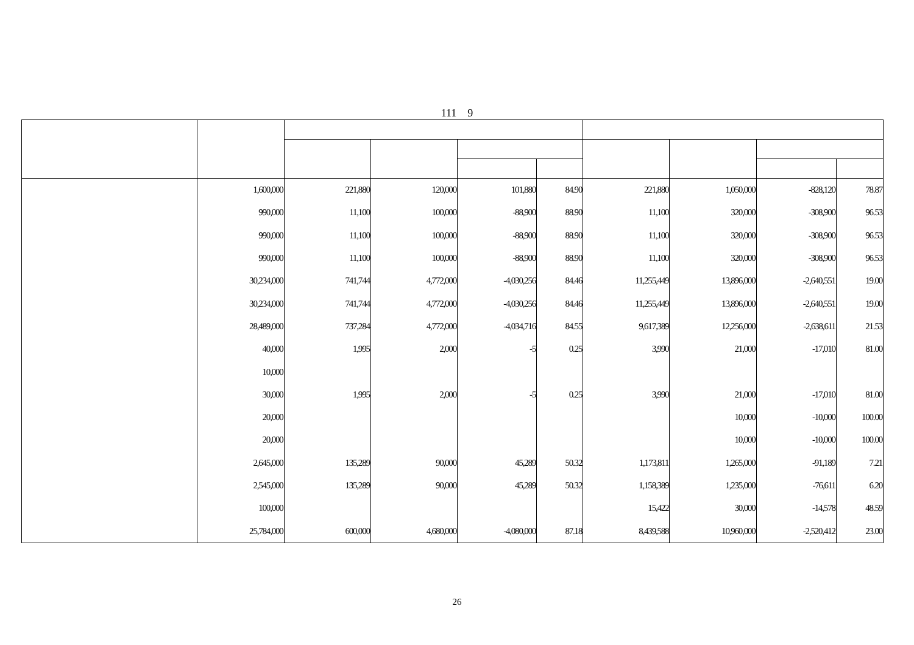111　9
| | 1,600,000 | 221,880 | 120,000 | 101,880 | 84.90 | 221,880 | 1,050,000 | -828,120 | 78.87 |
| | 990,000 | 11,100 | 100,000 | -88,900 | 88.90 | 11,100 | 320,000 | -308,900 | 96.53 |
| | 990,000 | 11,100 | 100,000 | -88,900 | 88.90 | 11,100 | 320,000 | -308,900 | 96.53 |
| | 990,000 | 11,100 | 100,000 | -88,900 | 88.90 | 11,100 | 320,000 | -308,900 | 96.53 |
| | 30,234,000 | 741,744 | 4,772,000 | -4,030,256 | 84.46 | 11,255,449 | 13,896,000 | -2,640,551 | 19.00 |
| | 30,234,000 | 741,744 | 4,772,000 | -4,030,256 | 84.46 | 11,255,449 | 13,896,000 | -2,640,551 | 19.00 |
| | 28,489,000 | 737,284 | 4,772,000 | -4,034,716 | 84.55 | 9,617,389 | 12,256,000 | -2,638,611 | 21.53 |
| | 40,000 | 1,995 | 2,000 | -5 | 0.25 | 3,990 | 21,000 | -17,010 | 81.00 |
| | 10,000 | | | | | | | | |
| | 30,000 | 1,995 | 2,000 | -5 | 0.25 | 3,990 | 21,000 | -17,010 | 81.00 |
| | 20,000 | | | | | | 10,000 | -10,000 | 100.00 |
| | 20,000 | | | | | | 10,000 | -10,000 | 100.00 |
| | 2,645,000 | 135,289 | 90,000 | 45,289 | 50.32 | 1,173,811 | 1,265,000 | -91,189 | 7.21 |
| | 2,545,000 | 135,289 | 90,000 | 45,289 | 50.32 | 1,158,389 | 1,235,000 | -76,611 | 6.20 |
| | 100,000 | | | | | 15,422 | 30,000 | -14,578 | 48.59 |
| | 25,784,000 | 600,000 | 4,680,000 | -4,080,000 | 87.18 | 8,439,588 | 10,960,000 | -2,520,412 | 23.00 |
26